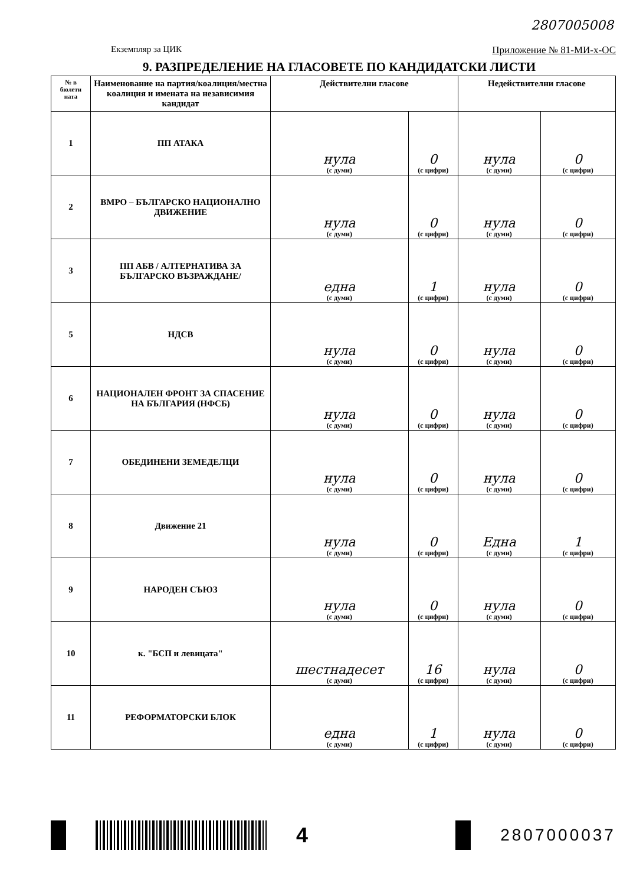2807005008
Екземпляр за ЦИК Приложение № 81-МИ-х-ОС
9. РАЗПРЕДЕЛЕНИЕ НА ГЛАСОВЕТЕ ПО КАНДИДАТСКИ ЛИСТИ
| № в бюлети ната | Наименование на партия/коалиция/местна коалиция и имената на независимия кандидат | Действителни гласове | | Недействителни гласове | |
| --- | --- | --- | --- | --- | --- |
| 1 | ПП АТАКА | нула (с думи) | 0 (с цифри) | нула (с думи) | 0 (с цифри) |
| 2 | ВМРО – БЪЛГАРСКО НАЦИОНАЛНО ДВИЖЕНИЕ | нула (с думи) | 0 (с цифри) | нула (с думи) | 0 (с цифри) |
| 3 | ПП АБВ / АЛТЕРНАТИВА ЗА БЪЛГАРСКО ВЪЗРАЖДАНЕ/ | една (с думи) | 1 (с цифри) | нула (с думи) | 0 (с цифри) |
| 5 | НДСВ | нула (с думи) | 0 (с цифри) | нула (с думи) | 0 (с цифри) |
| 6 | НАЦИОНАЛЕН ФРОНТ ЗА СПАСЕНИЕ НА БЪЛГАРИЯ (НФСБ) | нула (с думи) | 0 (с цифри) | нула (с думи) | 0 (с цифри) |
| 7 | ОБЕДИНЕНИ ЗЕМЕДЕЛЦИ | нула (с думи) | 0 (с цифри) | нула (с думи) | 0 (с цифри) |
| 8 | Движение 21 | нула (с думи) | 0 (с цифри) | Една (с думи) | 1 (с цифри) |
| 9 | НАРОДЕН СЪЮЗ | нула (с думи) | 0 (с цифри) | нула (с думи) | 0 (с цифри) |
| 10 | к. "БСП и левицата" | шестнадесет (с думи) | 16 (с цифри) | нула (с думи) | 0 (с цифри) |
| 11 | РЕФОРМАТОРСКИ БЛОК | една (с думи) | 1 (с цифри) | нула (с думи) | 0 (с цифри) |
4
2807000037